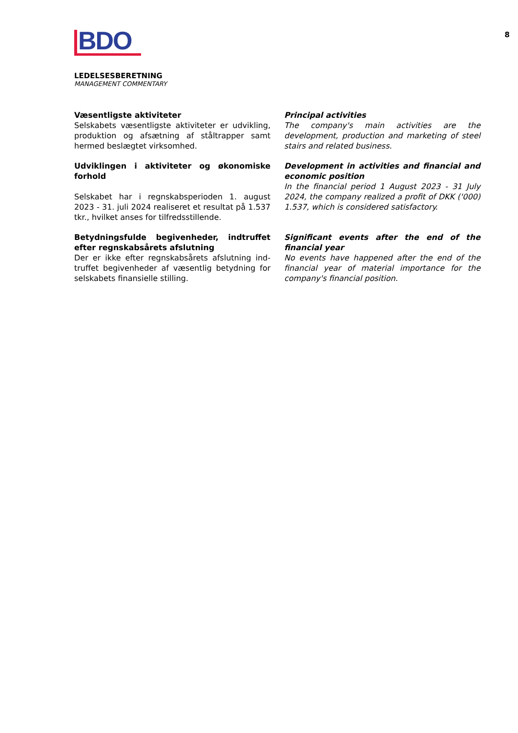8
BDO
LEDELSESBERETNING
MANAGEMENT COMMENTARY
Væsentligste aktiviteter
Selskabets væsentligste aktiviteter er udvikling, produktion og afsætning af ståltrapper samt hermed beslægtet virksomhed.
Principal activities
The company's main activities are the development, production and marketing of steel stairs and related business.
Udviklingen i aktiviteter og økonomiske forhold
Selskabet har i regnskabsperioden 1. august 2023 - 31. juli 2024 realiseret et resultat på 1.537 tkr., hvilket anses for tilfredsstillende.
Development in activities and financial and economic position
In the financial period 1 August 2023 - 31 July 2024, the company realized a profit of DKK ('000) 1.537, which is considered satisfactory.
Betydningsfulde begivenheder, indtruffet efter regnskabsårets afslutning
Der er ikke efter regnskabsårets afslutning ind-truffet begivenheder af væsentlig betydning for selskabets finansielle stilling.
Significant events after the end of the financial year
No events have happened after the end of the financial year of material importance for the company's financial position.